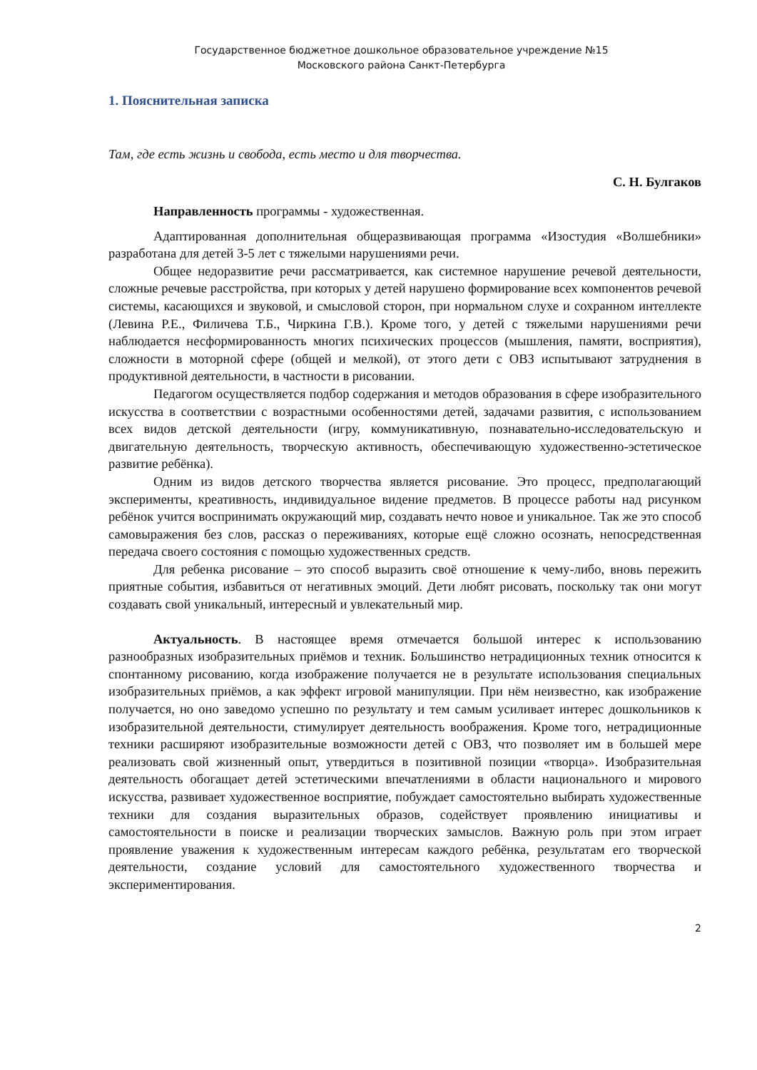Государственное бюджетное дошкольное образовательное учреждение №15
Московского района Санкт-Петербурга
1. Пояснительная записка
Там, где есть жизнь и свобода, есть место и для творчества.
С. Н. Булгаков
Направленность программы - художественная.
Адаптированная дополнительная общеразвивающая программа «Изостудия «Волшебники» разработана для детей 3-5 лет с тяжелыми нарушениями речи.
Общее недоразвитие речи рассматривается, как системное нарушение речевой деятельности, сложные речевые расстройства, при которых у детей нарушено формирование всех компонентов речевой системы, касающихся и звуковой, и смысловой сторон, при нормальном слухе и сохранном интеллекте (Левина Р.Е., Филичева Т.Б., Чиркина Г.В.). Кроме того, у детей с тяжелыми нарушениями речи наблюдается несформированность многих психических процессов (мышления, памяти, восприятия), сложности в моторной сфере (общей и мелкой), от этого дети с ОВЗ испытывают затруднения в продуктивной деятельности, в частности в рисовании.
Педагогом осуществляется подбор содержания и методов образования в сфере изобразительного искусства в соответствии с возрастными особенностями детей, задачами развития, с использованием всех видов детской деятельности (игру, коммуникативную, познавательно-исследовательскую и двигательную деятельность, творческую активность, обеспечивающую художественно-эстетическое развитие ребёнка).
Одним из видов детского творчества является рисование. Это процесс, предполагающий эксперименты, креативность, индивидуальное видение предметов. В процессе работы над рисунком ребёнок учится воспринимать окружающий мир, создавать нечто новое и уникальное. Так же это способ самовыражения без слов, рассказ о переживаниях, которые ещё сложно осознать, непосредственная передача своего состояния с помощью художественных средств.
Для ребенка рисование – это способ выразить своё отношение к чему-либо, вновь пережить приятные события, избавиться от негативных эмоций. Дети любят рисовать, поскольку так они могут создавать свой уникальный, интересный и увлекательный мир.
Актуальность. В настоящее время отмечается большой интерес к использованию разнообразных изобразительных приёмов и техник. Большинство нетрадиционных техник относится к спонтанному рисованию, когда изображение получается не в результате использования специальных изобразительных приёмов, а как эффект игровой манипуляции. При нём неизвестно, как изображение получается, но оно заведомо успешно по результату и тем самым усиливает интерес дошкольников к изобразительной деятельности, стимулирует деятельность воображения. Кроме того, нетрадиционные техники расширяют изобразительные возможности детей с ОВЗ, что позволяет им в большей мере реализовать свой жизненный опыт, утвердиться в позитивной позиции «творца». Изобразительная деятельность обогащает детей эстетическими впечатлениями в области национального и мирового искусства, развивает художественное восприятие, побуждает самостоятельно выбирать художественные техники для создания выразительных образов, содействует проявлению инициативы и самостоятельности в поиске и реализации творческих замыслов. Важную роль при этом играет проявление уважения к художественным интересам каждого ребёнка, результатам его творческой деятельности, создание условий для самостоятельного художественного творчества и экспериментирования.
2